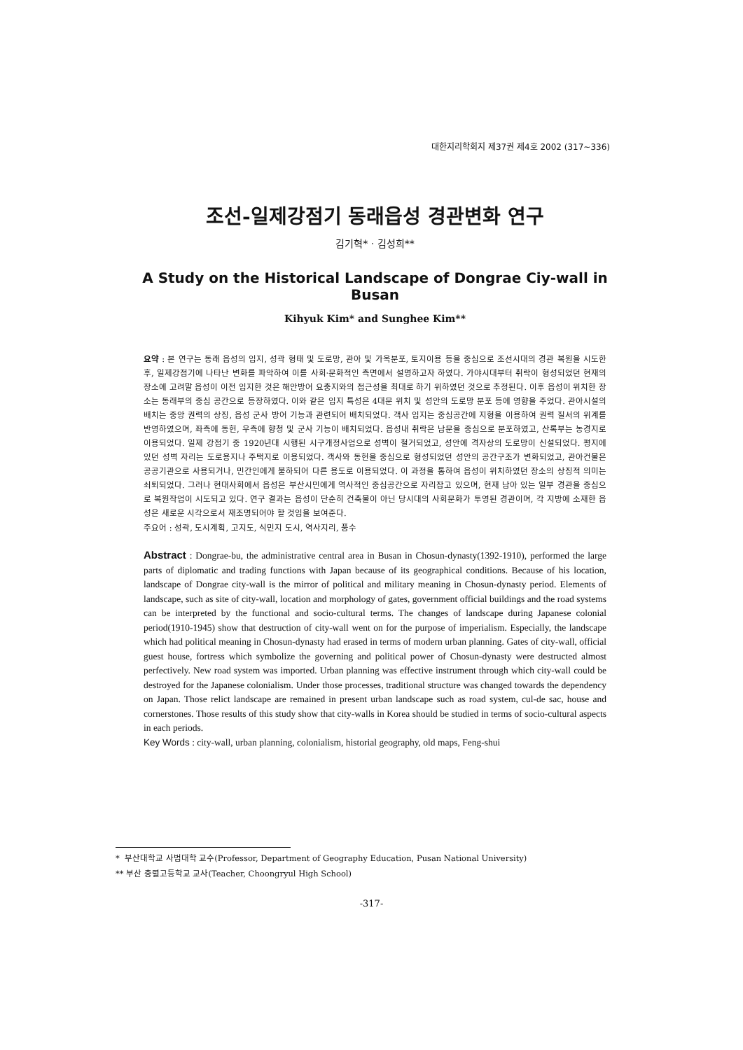대한지리학회지 제37권 제4호 2002 (317~336)
조선-일제강점기 동래읍성 경관변화 연구
김기혁* · 김성희**
A Study on the Historical Landscape of Dongrae Ciy-wall in Busan
Kihyuk Kim* and Sunghee Kim**
요약 : 본 연구는 동래 읍성의 입지, 성곽 형태 및 도로망, 관아 및 가옥분포, 토지이용 등을 중심으로 조선시대의 경관 복원을 시도한 후, 일제강점기에 나타난 변화를 파악하여 이를 사회·문화적인 측면에서 설명하고자 하였다. 가야시대부터 취락이 형성되었던 현재의 장소에 고려말 읍성이 이전 입지한 것은 해안방어 요충지와의 접근성을 최대로 하기 위하였던 것으로 추정된다. 이후 읍성이 위치한 장소는 동래부의 중심 공간으로 등장하였다. 이와 같은 입지 특성은 4대문 위치 및 성안의 도로망 분포 등에 영향을 주었다. 관아시설의 배치는 중앙 권력의 상징, 읍성 군사 방어 기능과 관련되어 배치되었다. 객사 입지는 중심공간에 지형을 이용하여 권력 질서의 위계를 반영하였으며, 좌측에 동헌, 우측에 향청 및 군사 기능이 배치되었다. 읍성내 취락은 남문을 중심으로 분포하였고, 산록부는 농경지로 이용되었다. 일제 강점기 중 1920년대 시행된 시구개정사업으로 성벽이 철거되었고, 성안에 격자상의 도로망이 신설되었다. 평지에 있던 성벽 자리는 도로용지나 주택지로 이용되었다. 객사와 동헌을 중심으로 형성되었던 성안의 공간구조가 변화되었고, 관아건물은 공공기관으로 사용되거나, 민간인에게 불하되어 다른 용도로 이용되었다. 이 과정을 통하여 읍성이 위치하였던 장소의 상징적 의미는 쇠퇴되었다. 그러나 현대사회에서 읍성은 부산시민에게 역사적인 중심공간으로 자리잡고 있으며, 현재 남아 있는 일부 경관을 중심으로 복원작업이 시도되고 있다. 연구 결과는 읍성이 단순히 건축물이 아닌 당시대의 사회문화가 투영된 경관이며, 각 지방에 소재한 읍성은 새로운 시각으로서 재조명되어야 할 것임을 보여준다.
주요어 : 성곽, 도시계획, 고지도, 식민지 도시, 역사지리, 풍수
Abstract : Dongrae-bu, the administrative central area in Busan in Chosun-dynasty(1392-1910), performed the large parts of diplomatic and trading functions with Japan because of its geographical conditions. Because of his location, landscape of Dongrae city-wall is the mirror of political and military meaning in Chosun-dynasty period. Elements of landscape, such as site of city-wall, location and morphology of gates, government official buildings and the road systems can be interpreted by the functional and socio-cultural terms. The changes of landscape during Japanese colonial period(1910-1945) show that destruction of city-wall went on for the purpose of imperialism. Especially, the landscape which had political meaning in Chosun-dynasty had erased in terms of modern urban planning. Gates of city-wall, official guest house, fortress which symbolize the governing and political power of Chosun-dynasty were destructed almost perfectively. New road system was imported. Urban planning was effective instrument through which city-wall could be destroyed for the Japanese colonialism. Under those processes, traditional structure was changed towards the dependency on Japan. Those relict landscape are remained in present urban landscape such as road system, cul-de sac, house and cornerstones. Those results of this study show that city-walls in Korea should be studied in terms of socio-cultural aspects in each periods.
Key Words : city-wall, urban planning, colonialism, historial geography, old maps, Feng-shui
* 부산대학교 사범대학 교수(Professor, Department of Geography Education, Pusan National University)
** 부산 충렬고등학교 교사(Teacher, Choongryul High School)
-317-